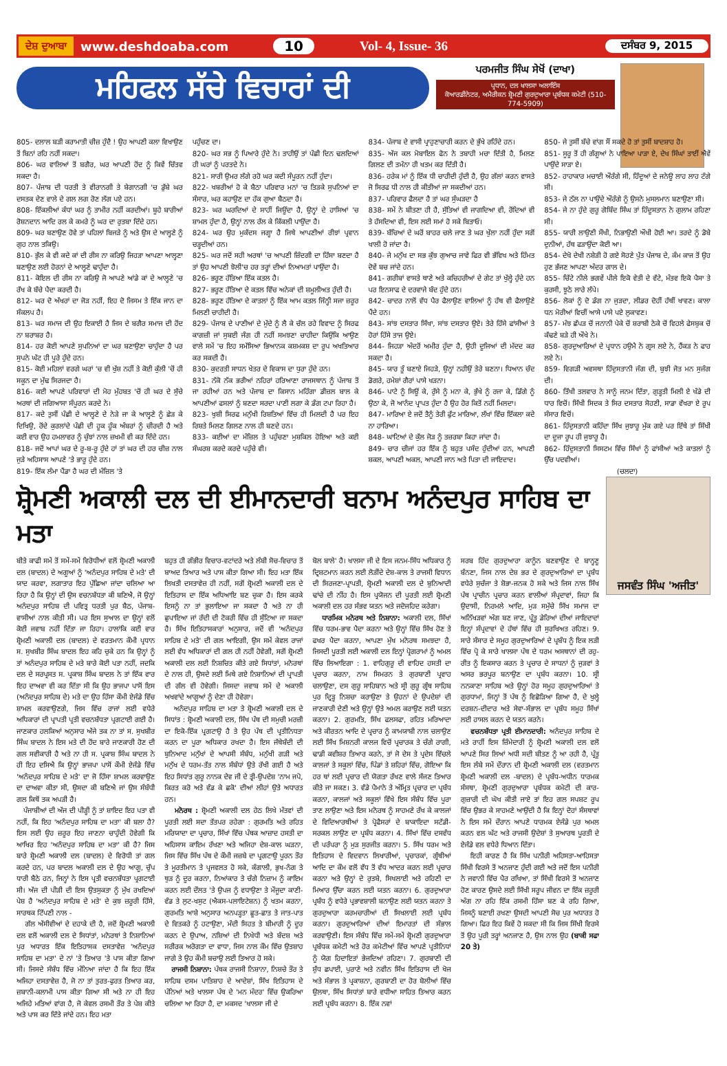ਦੇਸ਼ ਦੁਆਬਾ
www.deshdoaba.com 10 Vol- 4, Issue- 36
ਦਸੰਬਰ 9, 2015
ਮਹਿਫਲ ਸੱਚੇ ਵਿਚਾਰਾਂ ਦੀ
ਪਰਮਜੀਤ ਸਿੰਘ ਸੇਖੋਂ (ਦਾਖਾ)
ਪ੍ਰਧਾਨ, ਦਲ ਖਾਲਸਾ ਅਲਾਇੰਸ
ਕੋਆਰਡੀਨੇਟਰ, ਅਮੈਰੀਕਨ ਸ਼੍ਰੋਮਣੀ ਗੁਰਦੁਆਰਾ ਪ੍ਰਬੰਧਕ ਕਮੇਟੀ (510-774-5909)
805- ਦਲਾਲ ਬੜੀ ਕਰਾਮਾਤੀ ਚੀਜ਼ ਹੁੰਦੈ ! ਉਹ ਆਪਣੀ ਕਲਾ ਵਿਖਾਉਣ ਤੋਂ ਬਿਨਾਂ ਰਹਿ ਨਹੀਂ ਸਕਦਾ।
806- ਘਰ ਵਾਲਿਆਂ ਤੋਂ ਬਗੈਰ, ਘਰ ਆਪਣੀ ਹੋਂਦ ਨੂੰ ਕਿਵੇਂ ਚਿੱਤਵ ਸਕਦਾ ਹੈ।
807- ਪੰਜਾਬ ਦੀ ਧਰਤੀ ਤੇ ਵੀਰਾਨਗੀ ਤੇ ਬੇਗਾਨਗੀ 'ਚ ਡੁੱਬੇ ਘਰ ਦਸਤਕ ਦੇਣ ਵਾਲੇ ਦੇ ਗਲ ਲਗ ਰੋਣ ਲੱਗ ਪਏ ਹਨ।
808- ਇੱਕਲੀਆਂ ਕੰਧਾਂ ਘਰ ਨੂੰ ਤਾਮੀਰ ਨਹੀਂ ਕਰਦੀਆਂ। ਬੂਹੇ ਬਾਰੀਆਂ ਰੋਸ਼ਨਦਾਨ ਆਦਿ ਰਲ ਕੇ ਕਮਰੇ ਨੂੰ ਘਰ ਦਾ ਰੁਤਬਾ ਦਿੰਦੇ ਹਨ।
809- ਘਰ ਬਣਾਉਣ ਹੋਵੇ ਤਾਂ ਪਹਿਲਾਂ ਬਿਜੜੇ ਨੂੰ ਅਤੇ ਉਸ ਦੇ ਆਲ੍ਹਣੇ ਨੂੰ ਗੁਹ ਨਾਲ ਤਕਿਉ।
810- ਭੁੱਲ ਕੇ ਵੀ ਕਦੇ ਕਾਂ ਦੀ ਰੀਸ ਨਾ ਕਰਿਉ ਜਿਹੜਾ ਆਪਣਾ ਆਲ੍ਹਣਾ ਬਣਾਉਣ ਲਈ ਹੋਰਨਾਂ ਦੇ ਆਲ੍ਹਣੇ ਢਾਹੁੰਦਾ ਹੈ।
811- ਕੋਇਲ ਦੀ ਰੀਸ ਨਾ ਕਰਿਉ ਜੋ ਆਪਣੇ ਆਂਡੇ ਕਾਂ ਦੇ ਆਲ੍ਹਣੇ 'ਚ ਰੱਖ ਕੇ ਬੱਚੇ ਪੈਦਾ ਕਰਦੀ ਹੈ।
812- ਘਰ ਦੋ ਅੱਖਰਾਂ ਦਾ ਜੋੜ ਨਹੀਂ, ਇਹ ਦੋ ਜਿਸਮ ਤੇ ਇੱਕ ਜਾਨ ਦਾ ਸੰਕਲਪ ਹੈ।
813- ਘਰ ਸਮਾਜ ਦੀ ਉਹ ਇਕਾਈ ਹੈ ਜਿਸ ਦੇ ਬਗੈਰ ਸਮਾਜ ਦੀ ਹੋਂਦ ਨਾ ਬਰਾਬਰ ਹੈ।
814- ਹਰ ਕੋਈ ਆਪਣੇ ਸੁਪਨਿਆਂ ਦਾ ਘਰ ਬਣਾਉਣਾ ਚਾਹੁੰਦਾ ਹੈ ਪਰ ਸੁਪਨੇ ਘੱਟ ਹੀ ਪੂਰੇ ਹੁੰਦੇ ਹਨ।
815- ਕੋਈ ਮਹਿਲਾਂ ਵਰਗੇ ਘਰਾਂ 'ਚ ਵੀ ਖੁੱਸ਼ ਨਹੀਂ ਤੇ ਕੋਈ ਕੁੱਲੀ 'ਚੋਂ ਹੀ ਸਕੂਨ ਦਾ ਮੁੱਢ ਸਿਰਜਦਾ ਹੈ।
816- ਕਈ ਆਪਣੇ ਪਰਿਵਾਰਾਂ ਦੀ ਮੋਹ ਮੁੱਹਬਤ 'ਚੋਂ ਹੀ ਘਰ ਦੇ ਸੁੱਚੇ ਅਰਥਾਂ ਦੀ ਜਗਿਆਸਾ ਸੰਪੂਰਨ ਕਰਦੇ ਨੇ।
817- ਕਦੇ ਤੁਸੀਂ ਪੰਛੀ ਦੇ ਆਲ੍ਹਣੇ ਦੇ ਨੇੜੇ ਜਾ ਕੇ ਆਲ੍ਹਣੇ ਨੂੰ ਛੇੜ ਕੇ ਦਿਖਿਉ, ਰੋਂਦੇ ਕੁਰਲਾਂਦੇ ਪੰਛੀ ਦੀ ਹੂਕ ਹੂੰਕ ਅੰਬਰਾਂ ਨੂੰ ਚੀਰਦੀ ਹੈ ਅਤੇ ਕਈ ਵਾਰ ਉਹ ਹਮਲਾਵਰ ਨੂੰ ਚੁੰਝਾਂ ਨਾਲ ਜ਼ਖਮੀ ਵੀ ਕਰ ਦਿੰਦੇ ਹਨ।
818- ਜਦੋਂ ਆਪਾਂ ਘਰ ਦੇ ਰੂ-ਬ-ਰੂ ਹੁੰਦੇ ਹਾਂ ਤਾਂ ਘਰ ਦੀ ਹਰ ਚੀਜ਼ ਨਾਲ ਜੁੜੇ ਅਹਿਸਾਸ ਆਪਣੇ 'ਤੇ ਭਾਰੂ ਹੁੰਦੇ ਹਨ।
819- ਇੱਕ ਲੰਮਾ ਪੈਂਡਾ ਹੈ ਘਰ ਦੀ ਮੰਜ਼ਿਲ 'ਤੇ
ਪਹੁੰਚਣ ਦਾ।
820- ਘਰ ਸਭ ਨੂੰ ਪਿਆਰੇ ਹੁੰਦੇ ਨੇ। ਤਾਹੀਉਂ ਤਾਂ ਪੰਛੀ ਦਿਨ ਢਲਦਿਆਂ ਹੀ ਘਰਾਂ ਨੂੰ ਪਰਤਦੇ ਨੇ।
821- ਸਾਰੀ ਉਮਰ ਲੱਗੇ ਰਹੋ ਘਰ ਕਦੀ ਸੰਪੂਰਨ ਨਹੀਂ ਹੁੰਦਾ।
822- ਖਬਰੀਆਂ ਹੋ ਕੇ ਬੈਠਾ ਪਰਿਵਾਰ ਮਨਾਂ 'ਚ ਤਿੜਕੇ ਸੁਪਨਿਆਂ ਦਾ ਸੰਸਾਰ, ਘਰ ਕਹਾਉਣ ਦਾ ਹੱਕ ਗੁਆ ਬੈਠਦਾ ਹੈ।
823- ਘਰ ਘਰਦਿਆਂ ਦੇ ਸਾਹੀਂ ਜਿਊਂਦਾ ਹੈ, ਉਨ੍ਹਾਂ ਦੇ ਹਾਸਿਆਂ 'ਚ ਸ਼ਾਮਲ ਹੁੰਦਾ ਹੈ, ਉਨ੍ਹਾਂ ਨਾਲ ਰੱਲ ਕੇ ਕਿੱਕਲੀ ਪਾਉਂਦਾ ਹੈ।
824- ਘਰ ਉਹ ਮੁਕੱਦਸ ਜਗ੍ਹਾ ਹੈ ਜਿਥੇ ਆਪਣੀਆਂ ਰੀਝਾਂ ਪ੍ਰਵਾਨ ਚੜ੍ਹਦੀਆਂ ਹਨ।
825- ਘਰ ਜਦੋਂ ਸਹੀ ਅਰਥਾਂ 'ਚ ਆਪਣੀ ਜ਼ਿੰਦਗੀ ਦਾ ਹਿੱਸਾ ਬਣਦਾ ਹੈ ਤਾਂ ਉਹ ਆਪਣੀ ਝੋਲੀ'ਚ ਹਰ ਤਰ੍ਹਾਂ ਦੀਆਂ ਨਿਆਮਤਾਂ ਪਾਉਂਦਾ ਹੈ।
826- ਭਰੂਣ ਹੱਤਿਆ ਇੱਕ ਕਤਲ ਹੈ।
827- ਭਰੂਣ ਹੱਤਿਆ ਦੇ ਕਤਲ ਵਿੱਚ ਅਨੇਕਾਂ ਦੀ ਸ਼ਮੂਲੀਅਤ ਹੁੰਦੀ ਹੈ।
828- ਭਰੂਣ ਹੱਤਿਆ ਦੇ ਕਾਤਲਾਂ ਨੂੰ ਇੱਕ ਆਮ ਕਤਲ ਜਿੰਨ੍ਹੀ ਸਜਾ ਜ਼ਰੂਰ ਮਿਲਣੀ ਚਾਹੀਦੀ ਹੈ।
829- ਪੰਜਾਬ ਦੇ ਪਾਣੀਆਂ ਦੇ ਮੁੱਦੇ ਨੂੰ ਲੈ ਕੇ ਚੱਲ ਰਹੇ ਵਿਵਾਦ ਨੂੰ ਸਿਰਫ ਕਾਗਜ਼ੀ ਜਾਂ ਸੁਬਈ ਜੰਗ ਹੀ ਨਹੀਂ ਸਮਝਣਾ ਚਾਹੀਦਾ ਕਿਉਂਕਿ ਆਉਣ ਵਾਲੇ ਸਮੇਂ 'ਚ ਇਹ ਸਮੱਸਿਆ ਭਿਆਨਕ ਕਸ਼ਮਕਸ਼ ਦਾ ਰੂਪ ਅਖਤਿਆਰ ਕਰ ਸਕਦੀ ਹੈ।
830- ਕੁਦਰਤੀ ਸਾਧਨ ਖੇਤਰ ਦੇ ਵਿਕਾਸ ਦਾ ਧੁਰਾ ਹੁੰਦੇ ਹਨ।
831- ਨੱਕੋ ਨੱਕ ਭਰੀਆਂ ਨਹਿਰਾਂ ਹਰਿਆਣਾ ਰਾਜਸਥਾਨ ਨੂੰ ਪੰਜਾਬ ਤੋਂ ਜਾ ਰਹੀਆਂ ਹਨ ਅਤੇ ਪੰਜਾਬ ਦਾ ਕਿਸਾਨ ਮਹਿੰਗਾ ਡੀਜ਼ਲ ਬਾਲ ਕੇ ਆਪਣੀਆਂ ਫਸਲਾਂ ਨੂੰ ਬਣਦਾ ਸਰਦਾ ਪਾਣੀ ਲਗਾ ਕੇ ਡੰਗ ਟਪਾ ਰਿਹਾ ਹੈ।
823- ਖੁਸ਼ੀ ਸਿਰਫ ਮਨੁੱਖੀ ਰਿਸ਼ਤਿਆਂ ਵਿੱਚ ਹੀ ਮਿਲਦੀ ਹੈ ਪਰ ਇਹ ਰਿਸ਼ਤੇ ਮਿਲਣ ਗਿਲਣ ਨਾਲ ਹੀ ਬਣਦੇ ਹਨ।
833- ਕਈਆਂ ਦਾ ਮੰਜ਼ਿਲ ਤੇ ਪਹੁੰਚਣਾ ਮੁਸ਼ਕਿਲ ਹੋਇਆ ਅਤੇ ਕਈ ਸੰਘਰਸ਼ ਕਰਦੇ ਕਰਦੇ ਪਹੁੰਚੇ ਵੀ।
834- ਪੰਜਾਬ ਦੇ ਵਾਸੀ ਪ੍ਰਾਹੁਣਾਚਾਰੀ ਕਰਨ ਦੇ ਭੁੱਖੇ ਰਹਿੰਦੇ ਹਨ।
835- ਅੱਜ ਕਲ ਮੋਬਾਇਲ ਫੋਨ ਨੇ ਤਬਾਹੀ ਮਚਾ ਦਿੱਤੀ ਹੈ, ਮਿਲਣ ਗਿਲਣ ਦੀ ਤਮੰਨਾ ਹੀ ਖਤਮ ਕਰ ਦਿੱਤੀ ਹੈ।
836- ਹਰੇਕ ਮਾਂ ਨੂੰ ਇੱਕ ਧੀ ਚਾਹੀਦੀ ਹੁੰਦੀ ਹੈ, ਉਹ ਗੱਲਾਂ ਕਰਨ ਵਾਸਤੇ ਜੋ ਸਿਰਫ ਧੀ ਨਾਲ ਹੀ ਕੀਤੀਆਂ ਜਾ ਸਕਦੀਆਂ ਹਨ।
837- ਪਰਿਵਾਰ ਫੈਲਦਾ ਹੈ ਤਾਂ ਘਰ ਸੁੰਘੜਦਾ ਹੈ
838- ਸਮੇਂ ਨੇ ਬੀਤਣਾ ਹੀ ਹੈ, ਸੁੱਤਿਆਂ ਵੀ ਜਾਗਦਿਆ ਵੀ, ਰੋਂਦਿਆਂ ਵੀ ਤੇ ਹੱਸਦਿਆ ਵੀ, ਇਸ ਲਈ ਸਮਾਂ ਹੋ ਸਕੇ ਬਿਤਾਓ।
839- ਬੱਚਿਆਂ ਦੇ ਘਰੋਂ ਬਾਹਰ ਚਲੇ ਜਾਣ ਤੇ ਘਰ ਖੁੱਲਾ ਨਹੀਂ ਹੁੰਦਾ ਸਗੋਂ ਖਾਲੀ ਹੋ ਜਾਂਦਾ ਹੈ।
840- ਜੇ ਮਨੁੱਖ ਦਾ ਸਭ ਕੁੱਝ ਗੁਆਚ ਜਾਵੇ ਫਿਰ ਵੀ ਭੱਵਿਖ ਅਤੇ ਹਿੰਮਤ ਦੋਵੇਂ ਬਚ ਜਾਂਦੇ ਹਨ।
841- ਗਰੀਬਾਂ ਵਾਸਤੇ ਥਾਣੇ ਅਤੇ ਕਚਿਹਰੀਆਂ ਦੇ ਗੇਟ ਤਾਂ ਖੁੱਲ੍ਹੇ ਹੁੰਦੇ ਹਨ ਪਰ ਇਨਸਾਫ ਦੇ ਦਰਵਾਜੇ ਬੰਦ ਹੁੰਦੇ ਹਨ।
842- ਚਾਦਰ ਨਾਲੋਂ ਵੱਧ ਪੈਰ ਫੈਲਾਉਣ ਵਾਲਿਆਂ ਨੂੰ ਹੱਥ ਵੀ ਫੈਲਾਉਣੇ ਪੈਂਦੇ ਹਨ।
843- ਸਾਂਝ ਦਸਤਾਰ ਸਿੱਖਾ, ਸਾਂਝ ਦਸਤਾਰ ਉਏ। ਤੇਰੇ ਹਿੱਸੇ ਫਾਂਸੀਆਂ ਤੇ ਹੋਰਾਂ ਹਿੱਸੇ ਤਾਜ ਉਏ।
844- ਜਿਹੜਾ ਅੰਦਰੋਂ ਅਮੀਰ ਹੁੰਦਾ ਹੈ, ਉਹੀ ਦੂਜਿਆਂ ਦੀ ਮੱਦਦ ਕਰ ਸਕਦਾ ਹੈ।
845- ਯਾਰ ਤੂੰ ਬਣਾਏ ਜਿਹੜੇ, ਉਨ੍ਹਾਂ ਨਹੀਉਂ ਤੇਰੇ ਬਣਨਾ। ਧਿਆਨ ਚੰਦ ਡੋਗਰੇ, ਹਮੇਸ਼ਾਂ ਗੈਰਾਂ ਪਾਸੇ ਖੜਨਾ।
846- ਪਾਟੇ ਨੂੰ ਸਿਊਂ ਕੇ, ਰੁੱਸੇ ਨੂੰ ਮਨਾ ਕੇ, ਭੁੱਖੇ ਨੂੰ ਰਜਾ ਕੇ, ਡਿੱਗੇ ਨੂੰ ਉਠਾ ਕੇ, ਜੋ ਆਨੰਦ ਪ੍ਰਾਪਤ ਹੁੰਦਾ ਹੈ ਉਹ ਹੋਰ ਕਿਤੋਂ ਨਹੀਂ ਮਿਲਦਾ।
847- ਮਾਰਿਆ ਏ ਜਦੋਂ ਤੈਨੂੰ ਤੇਰੀ ਫੁੱਟ ਮਾਰਿਆ, ਲੱਖਾਂ ਵਿੱਚ ਇੱਕਲਾ ਕਦੇ ਨਾ ਹਾਰਿਆ।
848- ਘਾਟਿਆਂ ਦੇ ਕੁੱਲ ਜੋੜ ਨੂੰ ਤਜ਼ਰਬਾ ਕਿਹਾ ਜਾਂਦਾ ਹੈ।
849- ਚਾਰ ਚੀਜਾਂ ਹਰ ਇੱਕ ਨੂੰ ਬਹੁਤ ਪਸੰਦ ਹੁੰਦੀਆਂ ਹਨ, ਆਪਣੀ ਸ਼ਕਲ, ਆਪਣੀ ਅਕਲ, ਆਪਣੀ ਜਾਨ ਅਤੇ ਪਿਤਾ ਦੀ ਜਾਇਦਾਦ।
850- ਜੇ ਤੁਸੀਂ ਬੱਚੇ ਵਾਂਗ ਸੌਂ ਸਕਦੇ ਹੋ ਤਾਂ ਤੁਸੀਂ ਬਾਦਸ਼ਾਹ ਹੋ।
851- ਸੂਰੂ ਤੋਂ ਹੀ ਗੰਗੂਆਂ ਨੇ ਪਾਇਆ ਪਾੜਾ ਏ, ਦੇਖ ਸਿੰਘਾਂ ਤਾਈਂ ਐਵੇਂ ਪਾਉਂਦੇ ਸਾੜਾ ਏ।
852- ਹਾਹਾਕਾਰ ਮਚਾਈ ਔਰੰਗੇ ਸੀ, ਹਿੰਦੂਆਂ ਦੇ ਜਨੇਊ ਲਾਹ ਲਾਹ ਟੰਗੇ ਸੀ।
853- ਜੇ ਠੱਲ ਨਾ ਪਾਉਂਦੇ ਔਰੰਗੇ ਨੂੰ ਉਸਨੇ ਮੁਸਲਮਾਨ ਬਣਾਉਣਾ ਸੀ।
854- ਜੇ ਨਾ ਹੁੰਦੇ ਗੁਰੂ ਗੋਬਿੰਦ ਸਿੰਘ ਤਾਂ ਹਿੰਦੂਸਤਾਨ ਨੇ ਗੁਲਾਮ ਰਹਿਣਾ ਸੀ।
855- ਯਾਰੀ ਲਾਉਣੀ ਸੌਖੀ, ਨਿਭਾਉਣੀ ਔਖੀ ਹੋਈ ਆ। ਤਰਦੇ ਨੂੰ ਡੋਬੇ ਦੁਨੀਆਂ, ਹੱਥ ਫੜਾਉਂਦਾ ਕੋਈ ਆ।
854- ਦੇਖੋ ਦੇਖੀ ਨਸ਼ੇੜੀ ਹੋ ਗਏ ਸੋਹਣੇ ਪੁੱਤ ਪੰਜਾਬ ਦੇ, ਕੰਮ ਕਾਜ ਤੋਂ ਉਹ ਹੁਣ ਭੱਜਣ ਆਪਣਾ ਅੰਦਰ ਗਾਲ ਦੇ।
855- ਚਿੱਟੇ ਨੀਲੇ ਭਗਵੇਂ ਪੀਲੇ ਇਕੋ ਵੇਤੀ ਦੇ ਵੱਟੇ, ਮੰਤਵ ਇਕੋ ਪੈਸਾ ਤੇ ਕੁਰਸੀ, ਝੂਠੇ ਲਾਰੇ ਲੱਪੇ।
856- ਲੋਕਾਂ ਨੂੰ ਦੋ ਡੰਗ ਨਾ ਜੁੜਦਾ, ਲੀਡਰ ਦੋਹੀਂ ਹੱਥੀਂ ਖਾਵਣ। ਕਾਲਾ ਧਨ ਮੋਰੀਆਂ ਵਿਚੀਂ ਆਸੇ ਪਾਸੇ ਪਏ ਲੁਕਾਵਣ।
857- ਮੰਝ ਛੱਪੜ ਚੋਂ ਜਨਾਨੀ ਪੇਕੇ ਚੋਂ ਸ਼ਰਾਬੀ ਠੇਕੇ ਚੋਂ ਵਿਹਲੇ ਫੇਸਬੁਕ ਚੋਂ ਕੱਢਣੇ ਬੜੇ ਹੀ ਔਖੇ ਨੇ।
858- ਗੁਰਦੁਆਰਿਆਂ ਦੇ ਪ੍ਰਧਾਨ ਹਉਮੈ ਨੇ ਗ੍ਰਸ ਲਏ ਨੇ, ਹੈਂਕੜ ਨੇ ਫਾਹ ਲਏ ਨੇ।
859- ਵਿਗੜੀ ਅਵਸਥਾ ਹਿੰਦੁਸਤਾਨੀ ਜੰਗ ਦੀ, ਬੁਝੀ ਜੋਤ ਮਨ ਸੁਜੰਗ ਦੀ।
860- ਤਿੱਖੀ ਤਲਵਾਰ ਨੇ ਸਾਨੂੰ ਜਨਮ ਦਿੱਤਾ, ਗੁੜ੍ਹਤੀ ਮਿਲੀ ਏ ਖੰਡੇ ਦੀ ਧਾਰ ਵਿਚੋਂ। ਸਿੱਖੀ ਸਿਦਕ ਤੇ ਸਿਰ ਦਸਤਾਰ ਸੋਹਣੀ, ਸਾਡਾ ਵੱਖਰਾ ਏ ਰੂਪ ਸੰਸਾਰ ਵਿਚੋਂ।
861- ਹਿੰਦੁਸਤਾਨੀ ਕਹਿੰਦਾ ਸਿੱਖ ਜੁਝਾਰੂ ਮੁੱਕ ਗਏ ਪਰ ਇੱਥੇ ਤਾਂ ਸਿੱਖੀ ਦਾ ਦੂਜਾ ਰੂਪ ਹੀ ਜੁਝਾਰੂ ਹੈ।
862- ਹਿੰਦੁਸਤਾਨੀ ਸਿਸਟਮ ਵਿੱਚ ਸਿੱਖਾਂ ਨੂੰ ਫਾਂਸੀਆਂ ਅਤੇ ਕਾਤਲਾਂ ਨੂੰ ਉੱਚ ਪਦਵੀਆਂ।
(ਚਲਦਾ)
ਸ਼੍ਰੋਮਣੀ ਅਕਾਲੀ ਦਲ ਦੀ ਈਮਾਨਦਾਰੀ ਬਨਾਮ ਅਨੰਦਪੁਰ ਸਾਹਿਬ ਦਾ ਮਤਾ
ਬੀਤੇ ਕਾਫੀ ਸਮੇਂ ਤੋਂ ਸਮੇਂ-ਸਮੇਂ ਵਿਰੋਧੀਆਂ ਵਲੋਂ ਸ਼੍ਰੋਮਣੀ ਅਕਾਲੀ ਦਲ (ਬਾਦਲ) ਦੇ ਅਗੂਆਂ ਨੂੰ 'ਅਨੰਦਪੁਰ ਸਾਹਿਬ ਦੇ ਮਤੇ' ਦੀ ਯਾਦ ਕਰਵਾ, ਲਗਾਤਾਰ ਇਹ ਪੁੱਛਿਆ ਜਾਂਦਾ ਚਲਿਆ ਆ ਰਿਹਾ ਹੈ ਕਿ ਉਨ੍ਹਾਂ ਦੀ ਉਸ ਵਚਨਬੱਧਤਾ ਕੀ ਬਣਿਐ, ਜੋ ਉਨ੍ਹਾਂ ਅਨੰਦਪੁਰ ਸਾਹਿਬ ਦੀ ਪਵਿਤ੍ਰ ਧਰਤੀ ਪੁਰ ਬੈਠ, ਪੰਜਾਬ-ਵਾਸੀਆਂ ਨਾਲ ਕੀਤੀ ਸੀ। ਪਰ ਇਸ ਸੁਆਲ ਦਾ ਉਨ੍ਹਾਂ ਵਲੋਂ ਕੋਈ ਜਵਾਬ ਨਹੀਂ ਦਿੱਤਾ ਜਾ ਰਿਹਾ। ਹਾਲਾਂਕਿ ਕਈ ਵਾਰ ਸ਼੍ਰੋਮਣੀ ਅਕਾਲੀ ਦਲ (ਬਾਦਲ) ਦੇ ਵਰਤਮਾਨ ਕੌਮੀ ਪ੍ਰਧਾਨ ਸ. ਸੁਖਬੀਰ ਸਿੰਘ ਬਾਦਲ ਇਹ ਕਹਿ ਚੁਕੇ ਹਨ ਕਿ ਉਨ੍ਹਾਂ ਨੂੰ ਤਾਂ ਅਨੰਦਪੁਰ ਸਾਹਿਬ ਦੇ ਮਤੇ ਬਾਰੇ ਕੋਈ ਪਤਾ ਨਹੀਂ, ਜਦਕਿ ਦਲ ਦੇ ਸਰਪ੍ਰਸਤ ਸ. ਪ੍ਰਕਾਸ਼ ਸਿੰਘ ਬਾਦਲ ਨੇ ਤਾਂ ਇੱਕ ਵਾਰ ਇਹ ਦਾਅਵਾ ਵੀ ਕਰ ਦਿੱਤਾ ਸੀ ਕਿ ਉਹ ਭਾਜਪਾ ਪਾਸੋਂ ਇਸ (ਅਨੰਦਪੁਰ ਸਾਹਿਬ ਦੇ) ਮਤੇ ਦਾ ਉਹ ਹਿੱਸਾ ਕੌਮੀ ਏਜੰਡੇ ਵਿੱਚ ਸ਼ਾਮਲ ਕਰਵਾਉਣਗੇ, ਜਿਸ ਵਿੱਚ ਰਾਜਾਂ ਲਈ ਵਧੇਰੇ ਅਧਿਕਾਰਾਂ ਦੀ ਪ੍ਰਾਪਤੀ ਪ੍ਰਤੀ ਵਚਨਬੱਧਤਾ ਪ੍ਰਗਟਾਈ ਗਈ ਹੈ। ਜਾਣਕਾਰ ਹਲਕਿਆਂ ਅਨੁਸਾਰ ਅੱਜੇ ਤਕ ਨਾ ਤਾਂ ਸ. ਸੁਖਬੀਰ ਸਿੰਘ ਬਾਦਲ ਨੇ ਇਸ ਮਤੇ ਦੀ ਹੋਂਦ ਬਾਰੇ ਜਾਣਕਾਰੀ ਹੋਣ ਦੀ ਗਲ ਸਵੀਕਾਰੀ ਹੈ ਅਤੇ ਨਾ ਹੀ ਸ. ਪ੍ਰਕਾਸ਼ ਸਿੰਘ ਬਾਦਲ ਨੇ ਹੀ ਇਹ ਦਸਿਐ ਕਿ ਉਨ੍ਹਾਂ ਭਾਜਪਾ ਪਾਸੋਂ ਕੌਮੀ ਏਜੰਡੇ ਵਿੱਚ 'ਅਨੰਦਪੁਰ ਸਾਹਿਬ ਦੇ ਮਤੇ' ਦਾ ਜੋ ਹਿੱਸਾ ਸ਼ਾਮਲ ਕਰਵਾਉਣ ਦਾ ਦਾਅਵਾ ਕੀਤਾ ਸੀ, ਉਸਦਾ ਕੀ ਬਣਿਐ ਜਾਂ ਉਸ ਸੰਬੰਧੀ ਗਲ ਕਿਥੋਂ ਤਕ ਅਪੜੀ ਹੈ।
ਪੰਜਾਬੀਆਂ ਦੀ ਅੱਜ ਦੀ ਪੀੜ੍ਹੀ ਨੂੰ ਤਾਂ ਸ਼ਾਇਦ ਇਹ ਪਤਾ ਵੀ ਨਹੀਂ, ਕਿ ਇਹ 'ਅਨੰਦਪੁਰ ਸਾਹਿਬ ਦਾ ਮਤਾ' ਕੀ ਬਲਾ ਹੈ? ਇਸ ਲਈ ਉਹ ਜ਼ਰੂਰ ਇਹ ਜਾਣਨਾ ਚਾਹੁੰਦੀ ਹੋਵੇਗੀ ਕਿ ਆਖਿਰ ਇਹ 'ਅਨੰਦਪੁਰ ਸਾਹਿਬ ਦਾ ਮਤਾ' ਕੀ ਹੈ? ਜਿਸ ਬਾਰੇ ਸ਼੍ਰੋਮਣੀ ਅਕਾਲੀ ਦਲ (ਬਾਦਲ) ਦੇ ਵਿਰੋਧੀ ਤਾਂ ਗਲ ਕਰਦੇ ਹਨ, ਪਰ ਬਾਦਲ ਅਕਾਲੀ ਦਲ ਦੇ ਉਹ ਆਗੂ, ਚੁੱਪ ਧਾਰੀ ਬੈਠੇ ਹਨ, ਜਿਨ੍ਹਾਂ ਨੇ ਇਸ ਪ੍ਰਤੀ ਵਚਨਬੱਧਤਾ ਪ੍ਰਗਟਾਈ ਸੀ। ਅੱਜ ਦੀ ਪੀੜੀ ਦੀ ਇਸ ਉਤਸੁਕਤਾ ਨੂੰ ਮੁੱਖ ਰਖਦਿਆਂ ਪੇਸ਼ ਹੈ 'ਅਨੰਦਪੁਰ ਸਾਹਿਬ ਦੇ ਮਤੇ' ਦੇ ਕੁਝ ਜ਼ਰੂਰੀ ਹਿੱਸੇ, ਸਾਰਥਕ ਟਿੱਪਣੀ ਨਾਲ -
ਗੱਲ ਅੱਸੀਵੀਆਂ ਦੇ ਦਹਾਕੇ ਦੀ ਹੈ, ਜਦੋਂ ਸ਼੍ਰੋਮਣੀ ਅਕਾਲੀ ਦਲ ਵਲੋਂ ਅਕਾਲੀ ਦਲ ਦੇ ਸਿਧਾਂਤਾਂ, ਮਨੋਰਥਾਂ ਤੇ ਨਿਸ਼ਾਨਿਆਂ ਪੁਰ ਅਧਾਰਤ ਇੱਕ ਇਤਿਹਾਸਕ ਦਸਤਾਵੇਜ਼ 'ਅਨੰਦਪੁਰ ਸਾਹਿਬ ਦਾ ਮਤਾ' ਦੇ ਨਾਂ 'ਤੇ ਤਿਆਰ 'ਤੇ ਪਾਸ ਕੀਤਾ ਗਿਆ ਸੀ। ਜਿਸਦੇ ਸੰਬੰਧ ਵਿੱਚ ਮੰਨਿਆ ਜਾਂਦਾ ਹੈ ਕਿ ਇਹ ਇੱਕ ਅਜਿਹਾ ਦਸਤਾਵੇਜ਼ ਹੈ, ਜੋ ਨਾ ਤਾਂ ਤੁਰਤ-ਫੁਰਤ ਤਿਆਰ ਕਰ, ਜ਼ਬਾਨੀ-ਕਲਾਮੀ ਪਾਸ ਕੀਤਾ ਗਿਆ ਸੀ ਅਤੇ ਨਾ ਹੀ ਇਹ ਅਜਿਹੇ ਮਤਿਆਂ ਵਾਂਗ ਹੈ, ਜੋ ਕੇਵਲ ਰਸਮੀ ਤੌਰ ਤੇ ਪੇਸ਼ ਕੀਤੇ ਅਤੇ ਪਾਸ ਕਰ ਦਿੱਤੇ ਜਾਂਦੇ ਹਨ। ਇਹ ਮਤਾ
ਬਹੁਤ ਹੀ ਗੰਭੀਰ ਵਿਚਾਰ-ਵਟਾਂਦਰੇ ਅਤੇ ਲੰਬੀ ਸੋਚ-ਵਿਚਾਰ ਤੋਂ ਬਾਅਦ ਤਿਆਰ ਅਤੇ ਪਾਸ ਕੀਤਾ ਗਿਆ ਸੀ। ਇਹ ਮਤਾ ਇੱਕ ਲਿਖਤੀ ਦਸਤਾਵੇਜ਼ ਹੀ ਨਹੀਂ, ਸਗੋਂ ਸ਼੍ਰੋਮਣੀ ਅਕਾਲੀ ਦਲ ਦੇ ਇਤਿਹਾਸ ਦਾ ਇੱਕ ਅਧਿਆਇ ਬਣ ਚੁਕਾ ਹੈ। ਇਸ ਕਰਕੇ ਇਸਨੂੰ ਨਾ ਤਾਂ ਭੁਲਾਇਆ ਜਾ ਸਕਦਾ ਹੈ ਅਤੇ ਨਾ ਹੀ ਛੁਪਾਇਆ ਜਾਂ ਰੱਦੀ ਦੀ ਟੋਕਰੀ ਵਿੱਚ ਹੀ ਸੁੱਟਿਆ ਜਾ ਸਕਦਾ ਹੈ। ਸਿੱਖ ਇਤਿਹਾਸਕਾਰਾਂ ਅਨੁਸਾਰ, ਜਦੋਂ ਵੀ 'ਅਨੰਦਪੁਰ ਸਾਹਿਬ ਦੇ ਮਤੇ' ਦੀ ਗਲ ਆਇਗੀ, ਉਸ ਸਮੇਂ ਕੇਵਲ ਰਾਜਾਂ ਲਈ ਵੱਧ ਅਧਿਕਾਰਾਂ ਦੀ ਗਲ ਹੀ ਨਹੀਂ ਹੋਵੇਗੀ, ਸਗੋਂ ਸ਼੍ਰੋਮਣੀ ਅਕਾਲੀ ਦਲ ਲਈ ਨਿਸ਼ਚਿਤ ਕੀਤੇ ਗਏ ਸਿਧਾਂਤਾਂ, ਮਨੋਰਥਾਂ ਦੇ ਨਾਲ ਹੀ, ਉਸਦੇ ਲਈ ਮਿਥੇ ਗਏ ਨਿਸ਼ਾਨਿਆਂ ਦੀ ਪ੍ਰਾਪਤੀ ਦੀ ਗੱਲ ਵੀ ਹੋਵੇਗੀ। ਜਿਸਦਾ ਜਵਾਬ ਸਮੇਂ ਦੇ ਅਕਾਲੀ ਅਖਵਾਂਦੇ ਆਗੂਆਂ ਨੂੰ ਦੇਣਾ ਹੀ ਹੋਵੇਗਾ।
ਅਨੰਦਪੁਰ ਸਾਹਿਬ ਦਾ ਮਤਾ ਤੇ ਸ਼੍ਰੋਮਣੀ ਅਕਾਲੀ ਦਲ ਦੇ ਸਿਧਾਂਤ : ਸ਼੍ਰੋਮਣੀ ਅਕਾਲੀ ਦਲ, ਸਿੱਖ ਪੰਥ ਦੀ ਸਮੁਚੀ ਮਰਜ਼ੀ ਦਾ ਇਕੋ-ਇੱਕ ਪ੍ਰਗਟਾਉ ਹੈ ਤੇ ਉਹ ਪੰਥ ਦੀ ਪ੍ਰਤੀਨਿਧਤਾ ਕਰਨ ਦਾ ਪੂਰਾ ਅਧਿਕਾਰ ਰਖਦਾ ਹੈ। ਇਸ ਜੱਥੇਬੰਦੀ ਦੀ ਬੁਨਿਆਦ ਮਨੁੱਖਾਂ ਦੇ ਆਪਸੀ ਸੰਬੰਧ, ਮਨੁੱਖੀ ਗੜੀ ਅਤੇ ਮਨੁੱਖ ਦੇ ਧਰਮ-ਤੱਤ ਨਾਲ ਸੰਬੰਧਾਂ ਉਤੇ ਰੱਖੀ ਗਈ ਹੈ ਅਤੇ ਇਹ ਸਿਧਾਂਤ ਗੁਰੂ ਨਾਨਕ ਦੇਵ ਜੀ ਦੇ ਤ੍ਰੀ-ਉਪਦੇਸ਼ 'ਨਾਮ ਜਪੋ, ਕਿਰਤ ਕਰੋ ਅਤੇ ਵੰਡ ਕੇ ਛਕੋ' ਦੀਆਂ ਲੀਹਾਂ ਉਤੇ ਅਧਾਰਤ ਹਨ।
ਮਨੋਰਥ : ਸ਼੍ਰੋਮਣੀ ਅਕਾਲੀ ਦਲ ਹੇਠ ਲਿਖੇ ਮੰਤਵਾਂ ਦੀ ਪੂਰਤੀ ਲਈ ਸਦਾ ਤੱਤਪਰ ਰਹੇਗਾ : ਗੁਰਮਤਿ ਅਤੇ ਰਹਿਤ ਮਰਿਯਾਦਾ ਦਾ ਪ੍ਰਚਾਰ, ਸਿੱਖਾਂ ਵਿੱਚ ਪੰਥਕ ਆਜ਼ਾਦ ਹਸਤੀ ਦਾ ਅਹਿਸਾਸ ਕਾਇਮ ਰੱਖਣਾ ਅਤੇ ਅਜਿਹਾ ਦੇਸ਼-ਕਾਲ ਘੜਨਾ, ਜਿਸ ਵਿੱਚ ਸਿੱਖ ਪੰਥ ਦੇ ਕੌਮੀ ਜਜ਼ਬੇ ਦਾ ਪ੍ਰਗਟਾਉ ਪੂਰਨ ਤੌਰ ਤੇ ਮੂਰਤੀਮਾਨ ਤੇ ਪ੍ਰਜਵਲਤ ਹੋ ਸਕੇ, ਕੰਗਾਲੀ, ਭੁਖ-ਨੰਗ ਤੇ ਥੁੜ ਨੂੰ ਦੂਰ ਕਰਨਾ, ਨਿਆਂਕਾਰ ਤੇ ਚੰਗੇ ਨਿਜ਼ਾਮ ਨੂੰ ਕਾਇਮ ਕਰਨ ਲਈ ਦੌਲਤ 'ਤੇ ਉਪਜ ਨੂੰ ਵਧਾਉਣਾ ਤੇ ਮੌਜੂਦਾ ਕਾਣੀ-ਵੰਡ ਤੇ ਲੁਟ-ਖਸੁਟ (ਐਕਸ-ਪਲਾਇਟੇਸ਼ਨ) ਨੂੰ ਖਤਮ ਕਰਨਾ, ਗੁਰਮਤਿ ਆਸ਼ੇ ਅਨੁਸਾਰ ਅਨਪੜ੍ਹਤਾ ਛੂਤ-ਛਾਤ ਤੇ ਜਾਤ-ਪਾਤ ਦੇ ਵਿਤਕਰੇ ਨੂੰ ਹਟਾਉਣਾ, ਮੰਦੀ ਸਿਹਤ ਤੇ ਬੀਮਾਰੀ ਨੂੰ ਦੂਰ ਕਰਨ ਦੇ ਉਪਾਅ, ਨਸ਼ਿਆਂ ਦੀ ਨਿਖੇਧੀ ਅਤੇ ਬੰਦਸ਼ ਅਤੇ ਸਰੀਰਕ ਅਰੋਗਤਾ ਦਾ ਵਾਧਾ, ਜਿਸ ਨਾਲ ਕੌਮ ਵਿੱਚ ਉਤਸ਼ਾਹ ਜਾਗੇ ਤੇ ਉਹ ਕੌਮੀ ਬਚਾਉ ਲਈ ਤਿਆਰ ਹੋ ਸਕੇ।
ਰਾਜਸੀ ਨਿਸ਼ਾਨਾ: ਪੰਥਕ ਰਾਜਸੀ ਨਿਸ਼ਾਨਾ, ਨਿਸ਼ਚੇ ਤੌਰ ਤੇ ਸਾਹਿਬ ਦਸਮ ਪਾਤਿਸ਼ਾਹ ਦੇ ਆਦੇਸ਼ਾਂ, ਸਿੱਖ ਇਤਿਹਾਸ ਦੇ ਪੰਨਿਆਂ ਅਤੇ ਖਾਲਸਾ ਪੰਥ ਦੇ 'ਮਨ ਮੰਦਰ' ਵਿੱਚ ਉਕਰਿਆ ਚਲਿਆ ਆ ਰਿਹਾ ਹੈ, ਦਾ ਮਕਸਦ 'ਖਾਲਸਾ ਜੀ ਦੇ
ਬੋਲ ਬਾਲੇ' ਹੈ। ਖਾਲਸਾ ਜੀ ਦੇ ਇਸ ਜਨਮ-ਸਿੱਧ ਅਧਿਕਾਰ ਨੂੰ ਦ੍ਰਿਸ਼ਟਮਾਨ ਕਰਨ ਲਈ ਲੋੜੀਂਦੇ ਦੇਸ਼-ਕਾਲ ਤੇ ਰਾਜਸੀ ਵਿਧਾਨ ਦੀ ਸਿਰਜਣਾ-ਪ੍ਰਾਪਤੀ, ਸ਼੍ਰੋਮਣੀ ਅਕਾਲੀ ਦਲ ਦੇ ਬੁਨਿਆਦੀ ਢਾਂਚੇ ਦੀ ਨੀਂਹ ਹੈ। ਇਸ ਪ੍ਰਯੋਜਨ ਦੀ ਪੂਰਤੀ ਲਈ ਸ਼੍ਰੋਮਣੀ ਅਕਾਲੀ ਦਲ ਹਰ ਸੰਭਵ ਯਤਨ ਅਤੇ ਜਦੋਜਹਿਦ ਕਰੇਗਾ।
ਧਾਰਮਿਕ ਮਨੋਰਥ ਅਤੇ ਨਿਸ਼ਾਨਾ: ਅਕਾਲੀ ਦਲ, ਸਿੱਖਾਂ ਵਿੱਚ ਧਰਮ-ਭਾਵ ਪੈਦਾ ਕਰਨਾ ਅਤੇ ਉਨ੍ਹਾਂ ਵਿੱਚ ਸਿੱਖ ਹੋਣ ਤੇ ਫਖਰ ਪੈਦਾ ਕਰਨਾ, ਆਪਣਾ ਮੁੱਖ ਮਨੋਰਥ ਸਮਝਦਾ ਹੈ, ਜਿਸਦੀ ਪੂਰਤੀ ਲਈ ਅਕਾਲੀ ਦਲ ਇਨ੍ਹਾਂ ਪ੍ਰੋਗਰਾਮਾਂ ਨੂੰ ਅਮਲ ਵਿੱਚ ਲਿਆਇਗਾ : 1. ਵਾਹਿਗੁਰੂ ਦੀ ਵਾਹਿਦ ਹਸਤੀ ਦਾ ਪ੍ਰਚਾਰ ਕਰਨਾ, ਨਾਮ ਸਿਮਰਨ ਤੇ ਗੁਰਬਾਣੀ ਪ੍ਰਵਾਹ ਚਲਾਉਣਾ, ਦਸ ਗੁਰੂ ਸਾਹਿਬਾਨ ਅਤੇ ਸ੍ਰੀ ਗੁਰੂ ਗ੍ਰੰਥ ਸਾਹਿਬ ਪੁਰ ਦ੍ਰਿੜ੍ਹ ਨਿਸ਼ਚਾ ਕਰਾਉਣਾ ਤੇ ਉਹਨਾਂ ਦੇ ਉਪਦੇਸ਼ਾਂ ਦੀ ਜਾਣਕਾਰੀ ਦੇਣੀ ਅਤੇ ਉਨ੍ਹਾਂ ਉਤੇ ਅਮਲ ਕਰਾਉਣ ਲਈ ਯਤਨ ਕਰਨਾ। 2. ਗੁਰਮਤਿ, ਸਿੱਖ ਫਲਸਫਾ, ਰਹਿਤ ਮਰਿਆਦਾ ਅਤੇ ਕੀਰਤਨ ਆਦਿ ਦੇ ਪ੍ਰਚਾਰ ਨੂੰ ਕਾਮਯਾਬੀ ਨਾਲ ਚਲਾਉਣ ਲਈ ਸਿੱਖ ਮਿਸ਼ਨਰੀ ਕਾਲਜ ਵਿਚੋਂ ਪ੍ਰਚਾਰਕ ਤੇ ਚੰਗੇ ਰਾਗੀ, ਢਾਡੀ ਕਵੀਸ਼ਰ ਤਿਆਰ ਕਰਨੇ, ਤਾਂ ਜੋ ਦੇਸ ਤੇ ਪ੍ਰਦੇਸ ਵਿੱਚਲੇ ਕਾਲਜਾਂ ਤੇ ਸਕੂਲਾਂ ਵਿੱਚ, ਪਿੰਡਾਂ ਤੇ ਸ਼ਹਿਰਾਂ ਵਿੱਚ, ਗੋਇਆ ਕਿ ਹਰ ਥਾਂ ਲਈ ਪ੍ਰਚਾਰ ਦੀ ਯੋਗਤਾ ਰੱਖਣ ਵਾਲੇ ਸੱਜਣ ਤਿਆਰ ਕੀਤੇ ਜਾ ਸਕਣ। 3. ਵੱਡੇ ਪੈਮਾਨੇ ਤੇ ਅੰਮ੍ਰਿਤ ਪ੍ਰਚਾਰ ਦਾ ਪ੍ਰਬੰਧ ਕਰਨਾ, ਕਾਲਜਾਂ ਅਤੇ ਸਕੂਲਾਂ ਵਿੱਖੇ ਇਸ ਸੰਬੰਧ ਵਿੱਚ ਪੂਰਾ ਤਾਣ ਲਾਉਣਾ ਅਤੇ ਇਸ ਮਨੋਰਥ ਨੂੰ ਸਾਹਮਣੇ ਰੱਖ ਕੇ ਕਾਲਜਾਂ ਦੇ ਵਿਦਿਆਰਥੀਆਂ ਤੇ ਪ੍ਰੋਫੈਸਰਾਂ ਦੇ ਬਾਕਾਇਦਾ ਸਟੱਡੀ-ਸਰਕਲ ਲਾਉਣ ਦਾ ਪ੍ਰਬੰਧ ਕਰਨਾ। 4. ਸਿੱਖਾਂ ਵਿੱਚ ਦਸਵੰਧ ਦੀ ਪਰੰਪਰਾ ਨੂੰ ਮੁੜ ਸੁਰਜੀਤ ਕਰਨਾ। 5. ਸਿੱਖ ਧਰਮ ਅਤੇ ਇਤਿਹਾਸ ਦੇ ਵਿਦਵਾਨ ਲਿਖਾਰੀਆਂ, ਪ੍ਰਚਾਰਕਾਂ, ਗ੍ਰੰਥੀਆਂ ਆਦਿ ਦਾ ਕੌਮ ਵਲੋਂ ਵੱਧ ਤੋਂ ਵੱਧ ਆਦਰ ਕਰਨ ਲਈ ਪ੍ਰਚਾਰ ਕਰਨਾ ਅਤੇ ਉਨ੍ਹਾਂ ਦੇ ਰੁਤਬੇ, ਸਿਖਲਾਈ ਅਤੇ ਰਹਿਣੀ ਦਾ ਮਿਆਰ ਉੱਚਾ ਕਰਨ ਲਈ ਯਤਨ ਕਰਨਾ। 6. ਗੁਰਦੁਆਰਾ ਪ੍ਰਬੰਧ ਨੂੰ ਵਧੇਰੇ ਪ੍ਰਭਾਵਸ਼ਾਲੀ ਬਨਾਉਣ ਲਈ ਯਤਨ ਕਰਨਾ ਤੇ ਗੁਰਦੁਆਰਾ ਕਰਮਚਾਰੀਆਂ ਦੀ ਸਿਖਲਾਈ ਲਈ ਪ੍ਰਬੰਧ ਕਰਨਾ। ਗੁਰਦੁਆਰਿਆਂ ਦੀਆਂ ਇਮਾਰਤਾਂ ਦੀ ਸੰਭਾਲ ਕਰਵਾਉਣੀ। ਇਸ ਸੰਬੰਧ ਵਿੱਚ ਸਮੇਂ-ਸਮੇਂ ਸ਼੍ਰੋਮਣੀ ਗੁਰਦੁਆਰਾ ਪ੍ਰਬੰਧਕ ਕਮੇਟੀ ਅਤੇ ਹੋਰ ਕਮੇਟੀਆਂ ਵਿੱਚ ਆਪਣੇ ਪ੍ਰਤੀਨਿਧਾਂ ਨੂੰ ਯੋਗ ਹਿਦਾਇਤਾਂ ਭੇਜਦਿਆਂ ਰਹਿਣਾ। 7. ਗੁਰਬਾਣੀ ਦੀ ਸ਼ੁੱਧ ਛਪਾਈ, ਪੁਰਾਣੇ ਅਤੇ ਨਵੀਨ ਸਿੱਖ ਇਤਿਹਾਸ ਦੀ ਖੋਜ ਅਤੇ ਸੰਭਾਲ ਤੇ ਪ੍ਰਕਾਸ਼ਨਾ, ਗੁਰਬਾਣੀ ਦਾ ਹੋਰ ਬੋਲੀਆਂ ਵਿੱਚ ਉਲਥਾ, ਸਿੱਖ ਸਿਧਾਂਤਾਂ ਬਾਰੇ ਵਧੀਆ ਸਾਹਿਤ ਤਿਆਰ ਕਰਨ ਲਈ ਪ੍ਰਬੰਧ ਕਰਨਾ। 8. ਇੱਕ ਨਵਾਂ
ਸਰਬ ਹਿੰਦ ਗੁਰਦੁਆਰਾ ਕਾਨੂੰਨ ਬਣਵਾਉਣ ਦੇ ਬਾਨ੍ਹਣੂ ਬੰਨਣਾ, ਜਿਸ ਨਾਲ ਦੇਸ਼ ਭਰ ਦੇ ਗੁਰਦੁਆਰਿਆਂ ਦਾ ਪ੍ਰਬੰਧ ਵਧੇਰੇ ਸੁਚੱਜਾ ਤੇ ਸ਼ੋਭਾ-ਜਨਕ ਹੋ ਸਕੇ ਅਤੇ ਜਿਸ ਨਾਲ ਸਿੱਖ ਪੰਥ ਪ੍ਰਾਚੀਨ ਪ੍ਰਚਾਰ ਕਰਨ ਵਾਲੀਆਂ ਸੰਪ੍ਰਦਾਵਾਂ, ਜਿਹਾ ਕਿ ਉਦਾਸੀ, ਨਿਰਮਲੇ ਆਦਿ, ਮੁੜ ਸਮੁੱਚੇ ਸਿੱਖ ਸਮਾਜ ਦਾ ਅਨਿੱਖੜਵਾਂ ਅੰਗ ਬਣ ਜਾਣ, ਪ੍ਰੰਤੂ ਡੇਰਿਆਂ ਦੀਆਂ ਜਾਇਦਾਦਾਂ ਇਨ੍ਹਾਂ ਸੰਪ੍ਰਦਾਵਾਂ ਦੇ ਹੱਥਾਂ ਵਿੱਚ ਹੀ ਸੁਰਖਿਅਤ ਰਹਿਣ। 9. ਸਾਰੇ ਸੰਸਾਰ ਦੇ ਸਮੂਹ ਗੁਰਦੁਆਰਿਆਂ ਦੇ ਪ੍ਰਬੰਧ ਨੂੰ ਇਕ ਲੜੀ ਵਿੱਚ ਪ੍ਰੋ ਕੇ ਸਾਰੇ ਖਾਲਸਾ ਪੰਥ ਦੇ ਧਰਮ ਅਸਥਾਨਾਂ ਦੀ ਰਹੁ-ਰੀਤ ਨੂੰ ਇਕਸਾਰ ਕਰਨ ਤੇ ਪ੍ਰਚਾਰ ਦੇ ਸਾਧਨਾਂ ਨੂੰ ਜੁੜਵਾਂ ਤੇ ਅਸਰ ਭਰਪੂਰ ਬਨਾਉਣ ਦਾ ਪ੍ਰਬੰਧ ਕਰਨਾ। 10. ਸ੍ਰੀ ਨਨਕਾਣਾ ਸਾਹਿਬ ਅਤੇ ਉਨ੍ਹਾਂ ਹੋਰ ਸਮੂਹ ਗੁਰਦੁਆਰਿਆਂ ਤੇ ਗੁਰਧਾਮਾਂ, ਜਿਨ੍ਹਾਂ ਤੋਂ ਪੰਥ ਨੂੰ ਵਿਛੋੜਿਆ ਗਿਆ ਹੈ, ਦੇ ਖੁਲ੍ਹੇ ਦਰਸ਼ਨ-ਦੀਦਾਰ ਅਤੇ ਸੇਵਾ-ਸੰਭਾਲ ਦਾ ਪ੍ਰਬੰਧ ਸਮੂਹ ਸਿੱਖਾਂ ਲਈ ਹਾਸਲ ਕਰਨ ਦੇ ਯਤਨ ਕਰਨੇ।
ਵਚਨਬੱਧਤਾ ਪ੍ਰਤੀ ਈਮਾਨਦਾਰੀ: ਅਨੰਦਪੁਰ ਸਾਹਿਬ ਦੇ ਮਤੇ ਰਾਹੀਂ ਇਸ ਜ਼ਿੰਮੇਦਾਰੀ ਨੂੰ ਸ਼੍ਰੋਮਣੀ ਅਕਾਲੀ ਦਲ ਵਲੋਂ ਆਪਣੇ ਸਿਰ ਲਿਆਂ ਅਧੀ ਸਦੀ ਬੀਤਣ ਨੂੰ ਆ ਰਹੀ ਹੈ, ਪ੍ਰੰਤੂ ਇਸ ਲੰਬੇ ਸਮੇਂ ਦੌਰਾਨ ਦੀ ਸ਼੍ਰੋਮਣੀ ਅਕਾਲੀ ਦਲ (ਵਰਤਮਾਨ ਸ਼੍ਰੋਮਣੀ ਅਕਾਲੀ ਦਲ -ਬਾਦਲ) ਦੇ ਪ੍ਰਬੰਧ-ਅਧੀਨ ਧਾਰਮਕ ਸੰਸਥਾ, ਸ਼੍ਰੋਮਣੀ ਗੁਰਦੁਆਰਾ ਪ੍ਰਬੰਧਕ ਕਮੇਟੀ ਦੀ ਕਾਰ-ਗੁਜ਼ਾਰੀ ਦੀ ਘੋਖ ਕੀਤੀ ਜਾਏ ਤਾਂ ਇਹ ਗਲ ਸਪਸ਼ਟ ਰੂਪ ਵਿੱਚ ਉਭਰ ਕੇ ਸਾਹਮਣੇ ਆਉਂਦੀ ਹੈ ਕਿ ਇਨ੍ਹਾਂ ਦੋਹਾਂ ਸੰਸਥਾਵਾਂ ਨੇ ਇਸ ਸਮੇਂ ਦੌਰਾਨ ਆਪਣੇ ਧਾਰਮਕ ਏਜੰਡੇ ਪੁਰ ਅਮਲ ਕਰਨ ਵਲ ਘੱਟ ਅਤੇ ਰਾਜਸੀ ਉਦੇਸ਼ਾਂ ਤੇ ਸੁਆਰਥ ਪੂਰਤੀ ਦੇ ਏਜੰਡੇ ਵਲ ਵਧੇਰੇ ਧਿਆਨ ਦਿੱਤਾ।
ਇਹੀ ਕਾਰਣ ਹੈ ਕਿ ਸਿੱਖ ਪਨੀਰੀ ਅਹਿਸਤਾ-ਆਹਿਸਤਾ ਸਿੱਖੀ ਵਿਰਸੇ ਤੋਂ ਅਨਜਾਣ ਹੁੰਦੀ ਗਈ ਅਤੇ ਜਦੋਂ ਇਸ ਪਨੀਰੀ ਨੇ ਜਵਾਨੀ ਵਿੱਚ ਪੈਰ ਰਖਿਆ, ਤਾਂ ਸਿੱਖੀ ਵਿਰਸੇ ਤੋਂ ਅਨਜਾਣ ਹੋਣ ਕਾਰਣ ਉਸਦੇ ਲਈ ਸਿੱਖੀ ਸਰੂਪ ਜੀਵਨ ਦਾ ਇੱਕ ਜ਼ਰੂਰੀ ਅੰਗ ਨਾ ਰਹਿ ਇੱਕ ਰਸਮੀ ਹਿੱਸਾ ਬਣ ਕੇ ਰਹਿ ਗਿਆ, ਜਿਸਨੂੰ ਬਣਾਈ ਰਖਣਾ ਉਸਦੀ ਆਪਣੀ ਸੋਚ ਪੁਰ ਅਧਾਰਤ ਹੋ ਗਿਆ। ਫਿਰ ਇਹ ਕਿਵੇਂ ਹੋ ਸਕਦਾ ਸੀ ਕਿ ਜਿਸ ਸਿੱਖੀ ਵਿਰਸੇ ਤੋਂ ਉਹ ਪੂਰੀ ਤਰ੍ਹਾਂ ਅਨਜਾਣ ਹੈ, ਉਸ ਨਾਲ ਉਹ (ਬਾਕੀ ਸਫਾ 20 ਤੇ)
ਜਸਵੰਤ ਸਿੰਘ 'ਅਜੀਤ'